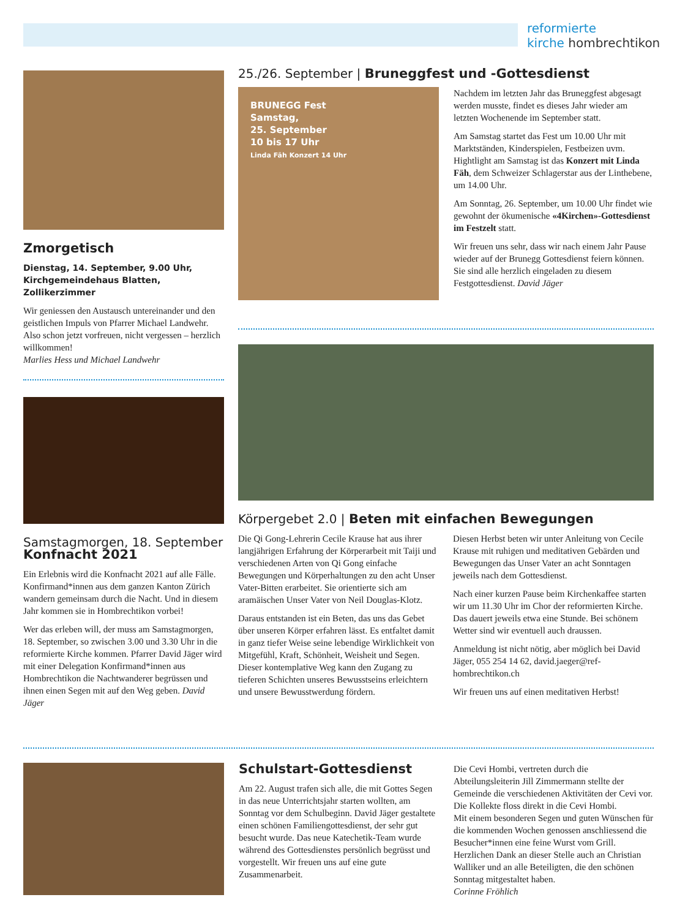reformierte
kirche hombrechtikon
Zmorgetisch
Dienstag, 14. September, 9.00 Uhr,
Kirchgemeindehaus Blatten, Zollikerzimmer
Wir geniessen den Austausch untereinander und den geistlichen Impuls von Pfarrer Michael Landwehr. Also schon jetzt vorfreuen, nicht vergessen – herzlich willkommen!
Marlies Hess und Michael Landwehr
Samstagmorgen, 18. September
Konfnacht 2021
Ein Erlebnis wird die Konfnacht 2021 auf alle Fälle. Konfirmand*innen aus dem ganzen Kanton Zürich wandern gemeinsam durch die Nacht. Und in diesem Jahr kommen sie in Hombrechtikon vorbei!
Wer das erleben will, der muss am Samstagmorgen, 18. September, so zwischen 3.00 und 3.30 Uhr in die reformierte Kirche kommen. Pfarrer David Jäger wird mit einer Delegation Konfirmand*innen aus Hombrechtikon die Nachtwanderer begrüssen und ihnen einen Segen mit auf den Weg geben. David Jäger
25./26. September | Bruneggfest und -Gottesdienst
BRUNEGG Fest
Samstag,
25. September
10 bis 17 Uhr
Linda Fäh Konzert 14 Uhr
Nachdem im letzten Jahr das Bruneggfest abgesagt werden musste, findet es dieses Jahr wieder am letzten Wochenende im September statt.
Am Samstag startet das Fest um 10.00 Uhr mit Marktständen, Kinderspielen, Festbeizen uvm. Hightlight am Samstag ist das Konzert mit Linda Fäh, dem Schweizer Schlagerstar aus der Linthebene, um 14.00 Uhr.
Am Sonntag, 26. September, um 10.00 Uhr findet wie gewohnt der ökumenische «4Kirchen»-Gottesdienst im Festzelt statt.
Wir freuen uns sehr, dass wir nach einem Jahr Pause wieder auf der Brunegg Gottesdienst feiern können. Sie sind alle herzlich eingeladen zu diesem Festgottesdienst. David Jäger
Körpergebet 2.0 | Beten mit einfachen Bewegungen
Die Qi Gong-Lehrerin Cecile Krause hat aus ihrer langjährigen Erfahrung der Körperarbeit mit Taiji und verschiedenen Arten von Qi Gong einfache Bewegungen und Körperhaltungen zu den acht Unser Vater-Bitten erarbeitet. Sie orientierte sich am aramäischen Unser Vater von Neil Douglas-Klotz.
Daraus entstanden ist ein Beten, das uns das Gebet über unseren Körper erfahren lässt. Es entfaltet damit in ganz tiefer Weise seine lebendige Wirklichkeit von Mitgefühl, Kraft, Schönheit, Weisheit und Segen. Dieser kontemplative Weg kann den Zugang zu tieferen Schichten unseres Bewusstseins erleichtern und unsere Bewusstwerdung fördern.
Diesen Herbst beten wir unter Anleitung von Cecile Krause mit ruhigen und meditativen Gebärden und Bewegungen das Unser Vater an acht Sonntagen jeweils nach dem Gottesdienst.
Nach einer kurzen Pause beim Kirchenkaffee starten wir um 11.30 Uhr im Chor der reformierten Kirche. Das dauert jeweils etwa eine Stunde. Bei schönem Wetter sind wir eventuell auch draussen.
Anmeldung ist nicht nötig, aber möglich bei David Jäger, 055 254 14 62, david.jaeger@ref-hombrechtikon.ch
Wir freuen uns auf einen meditativen Herbst!
Schulstart-Gottesdienst
Am 22. August trafen sich alle, die mit Gottes Segen in das neue Unterrichtsjahr starten wollten, am Sonntag vor dem Schulbeginn. David Jäger gestaltete einen schönen Familiengottesdienst, der sehr gut besucht wurde. Das neue Katechetik-Team wurde während des Gottesdienstes persönlich begrüsst und vorgestellt. Wir freuen uns auf eine gute Zusammenarbeit.
Die Cevi Hombi, vertreten durch die Abteilungsleiterin Jill Zimmermann stellte der Gemeinde die verschiedenen Aktivitäten der Cevi vor. Die Kollekte floss direkt in die Cevi Hombi.
Mit einem besonderen Segen und guten Wünschen für die kommenden Wochen genossen anschliessend die Besucher*innen eine feine Wurst vom Grill. Herzlichen Dank an dieser Stelle auch an Christian Walliker und an alle Beteiligten, die den schönen Sonntag mitgestaltet haben.
Corinne Fröhlich